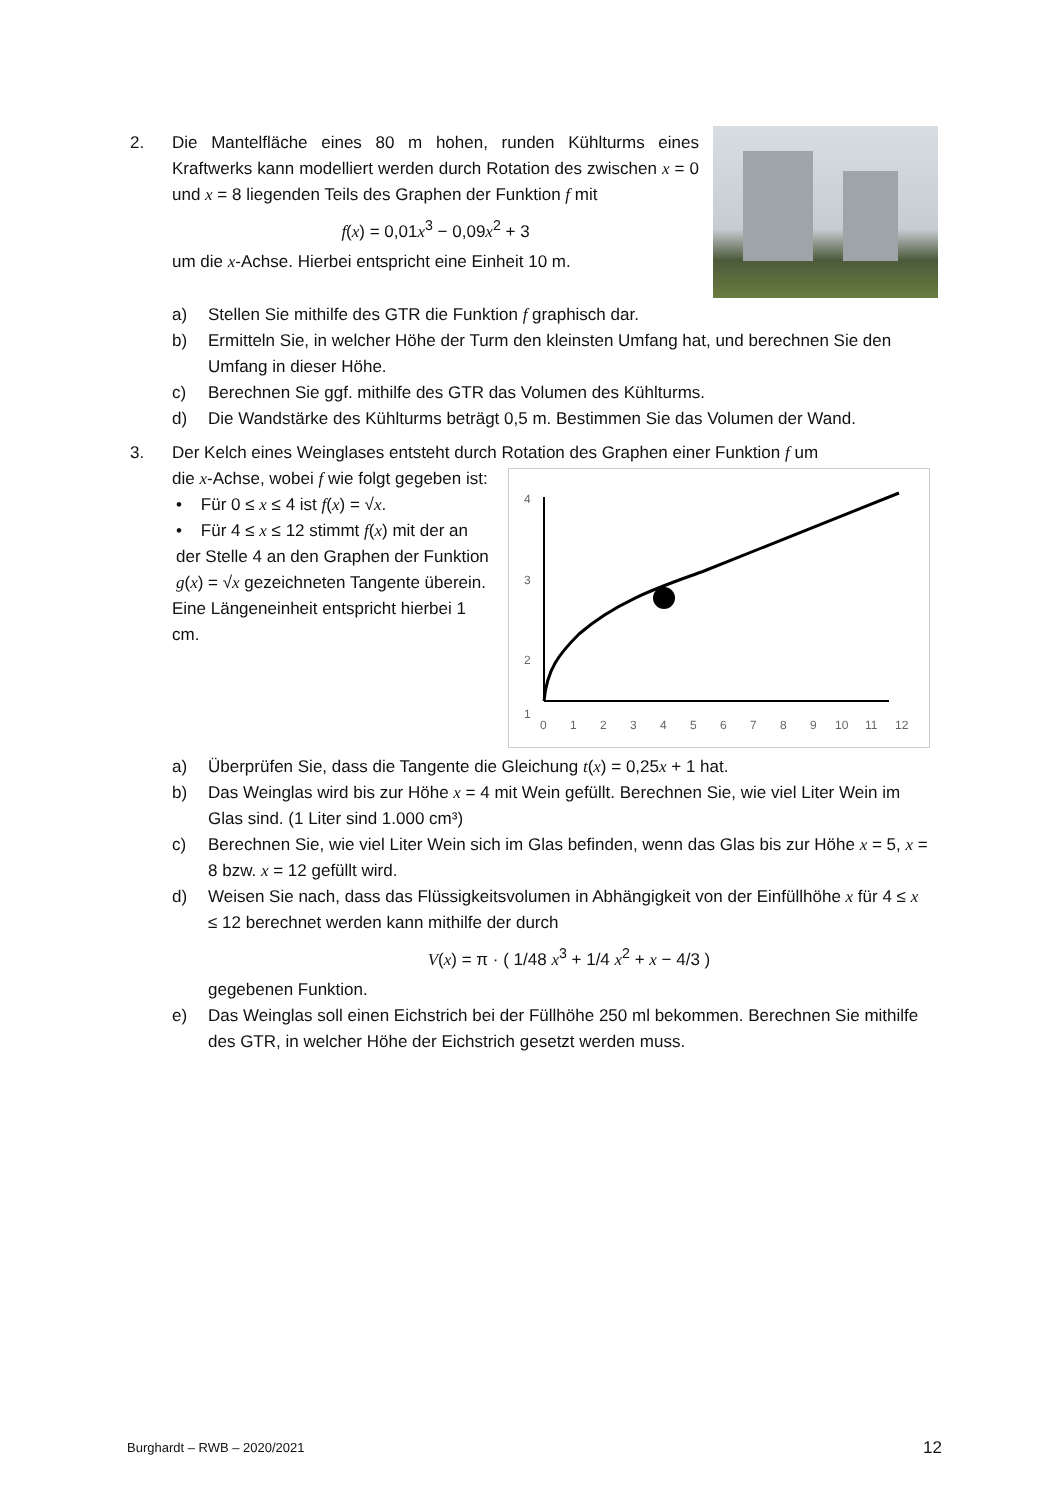2. Die Mantelfläche eines 80 m hohen, runden Kühlturms eines Kraftwerks kann modelliert werden durch Rotation des zwischen x = 0 und x = 8 liegenden Teils des Graphen der Funktion f mit
f(x) = 0,01x<sup>3</sup> − 0,09x<sup>2</sup> + 3
um die x-Achse. Hierbei entspricht eine Einheit 10 m.
a) Stellen Sie mithilfe des GTR die Funktion f graphisch dar.
b) Ermitteln Sie, in welcher Höhe der Turm den kleinsten Umfang hat, und berechnen Sie den Umfang in dieser Höhe.
c) Berechnen Sie ggf. mithilfe des GTR das Volumen des Kühlturms.
d) Die Wandstärke des Kühlturms beträgt 0,5 m. Bestimmen Sie das Volumen der Wand.
3. Der Kelch eines Weinglases entsteht durch Rotation des Graphen einer Funktion f um
4
3
2
.
1
0
1
2
3
4
5
6
7
8
9
10
11
12
die x-Achse, wobei f wie folgt gegeben ist:
• Für 0 ≤ x ≤ 4 ist f(x) = √x.
• Für 4 ≤ x ≤ 12 stimmt f(x) mit der an der Stelle 4 an den Graphen der Funktion g(x) = √x gezeichneten Tangente überein.
Eine Längeneinheit entspricht hierbei 1 cm.
a) Überprüfen Sie, dass die Tangente die Gleichung t(x) = 0,25x + 1 hat.
b) Das Weinglas wird bis zur Höhe x = 4 mit Wein gefüllt. Berechnen Sie, wie viel Liter Wein im Glas sind. (1 Liter sind 1.000 cm³)
c) Berechnen Sie, wie viel Liter Wein sich im Glas befinden, wenn das Glas bis zur Höhe x = 5, x = 8 bzw. x = 12 gefüllt wird.
d) Weisen Sie nach, dass das Flüssigkeitsvolumen in Abhängigkeit von der Einfüllhöhe x für 4 ≤ x ≤ 12 berechnet werden kann mithilfe der durch
V(x) = π · ( 1/48 x<sup>3</sup> + 1/4 x<sup>2</sup> + x − 4/3 )
gegebenen Funktion.
e) Das Weinglas soll einen Eichstrich bei der Füllhöhe 250 ml bekommen. Berechnen Sie mithilfe des GTR, in welcher Höhe der Eichstrich gesetzt werden muss.
Burghardt – RWB – 2020/2021 12